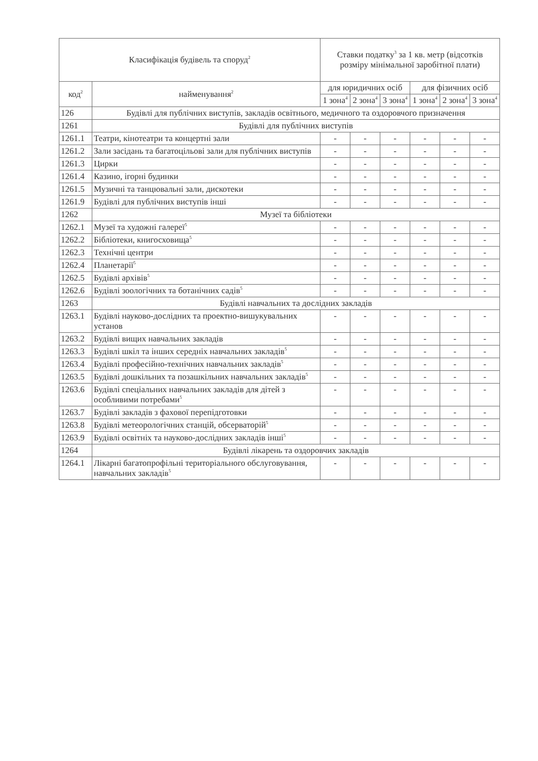| Класифікація будівель та споруд<sup>2</sup> | | Ставки податку<sup>3</sup> за 1 кв. метр (відсотків розміру мінімальної заробітної плати) | | | | | |
| --- | --- | --- | --- | --- | --- | --- | --- |
| код<sup>2</sup> | найменування<sup>2</sup> | для юридичних осіб | | | для фізичних осіб | | |
| | | 1 зона<sup>4</sup> | 2 зона<sup>4</sup> | 3 зона<sup>4</sup> | 1 зона<sup>4</sup> | 2 зона<sup>4</sup> | 3 зона<sup>4</sup> |
| 126 | Будівлі для публічних виступів, закладів освітнього, медичного та оздоровчого призначення | | | | | | |
| 1261 | Будівлі для публічних виступів | | | | | | |
| 1261.1 | Театри, кінотеатри та концертні зали | - | - | - | - | - | - |
| 1261.2 | Зали засідань та багатоцільові зали для публічних виступів | - | - | - | - | - | - |
| 1261.3 | Цирки | - | - | - | - | - | - |
| 1261.4 | Казино, ігорні будинки | - | - | - | - | - | - |
| 1261.5 | Музичні та танцювальні зали, дискотеки | - | - | - | - | - | - |
| 1261.9 | Будівлі для публічних виступів інші | - | - | - | - | - | - |
| 1262 | Музеї та бібліотеки | | | | | | |
| 1262.1 | Музеї та художні галереї<sup>5</sup> | - | - | - | - | - | - |
| 1262.2 | Бібліотеки, книгосховища<sup>5</sup> | - | - | - | - | - | - |
| 1262.3 | Технічні центри | - | - | - | - | - | - |
| 1262.4 | Планетарії<sup>5</sup> | - | - | - | - | - | - |
| 1262.5 | Будівлі архівів<sup>5</sup> | - | - | - | - | - | - |
| 1262.6 | Будівлі зоологічних та ботанічних садів<sup>5</sup> | - | - | - | - | - | - |
| 1263 | Будівлі навчальних та дослідних закладів | | | | | | |
| 1263.1 | Будівлі науково-дослідних та проектно-вишукувальних установ | - | - | - | - | - | - |
| 1263.2 | Будівлі вищих навчальних закладів | - | - | - | - | - | - |
| 1263.3 | Будівлі шкіл та інших середніх навчальних закладів<sup>5</sup> | - | - | - | - | - | - |
| 1263.4 | Будівлі професійно-технічних навчальних закладів<sup>5</sup> | - | - | - | - | - | - |
| 1263.5 | Будівлі дошкільних та позашкільних навчальних закладів<sup>5</sup> | - | - | - | - | - | - |
| 1263.6 | Будівлі спеціальних навчальних закладів для дітей з особливими потребами<sup>5</sup> | - | - | - | - | - | - |
| 1263.7 | Будівлі закладів з фахової перепідготовки | - | - | - | - | - | - |
| 1263.8 | Будівлі метеорологічних станцій, обсерваторій<sup>5</sup> | - | - | - | - | - | - |
| 1263.9 | Будівлі освітніх та науково-дослідних закладів інші<sup>5</sup> | - | - | - | - | - | - |
| 1264 | Будівлі лікарень та оздоровчих закладів | | | | | | |
| 1264.1 | Лікарні багатопрофільні територіального обслуговування, навчальних закладів<sup>5</sup> | - | - | - | - | - | - |